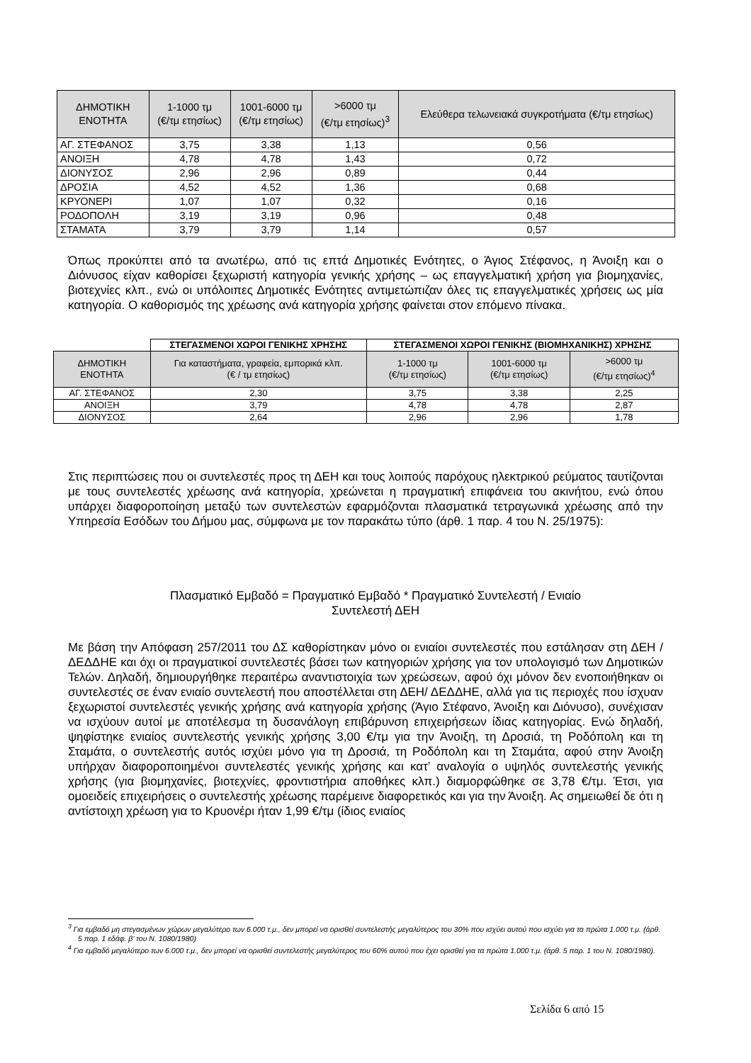| ΔΗΜΟΤΙΚΗ ΕΝΟΤΗΤΑ | 1-1000 τμ (€/τμ ετησίως) | 1001-6000 τμ (€/τμ ετησίως) | >6000 τμ (€/τμ ετησίως)<sup>3</sup> | Ελεύθερα τελωνειακά συγκροτήματα (€/τμ ετησίως) |
| --- | --- | --- | --- | --- |
| ΑΓ. ΣΤΕΦΑΝΟΣ | 3,75 | 3,38 | 1,13 | 0,56 |
| ΑΝΟΙΞΗ | 4,78 | 4,78 | 1,43 | 0,72 |
| ΔΙΟΝΥΣΟΣ | 2,96 | 2,96 | 0,89 | 0,44 |
| ΔΡΟΣΙΑ | 4,52 | 4,52 | 1,36 | 0,68 |
| ΚΡΥΟΝΕΡΙ | 1,07 | 1,07 | 0,32 | 0,16 |
| ΡΟΔΟΠΟΛΗ | 3,19 | 3,19 | 0,96 | 0,48 |
| ΣΤΑΜΑΤΑ | 3,79 | 3,79 | 1,14 | 0,57 |
Όπως προκύπτει από τα ανωτέρω, από τις επτά Δημοτικές Ενότητες, ο Άγιος Στέφανος, η Άνοιξη και ο Διόνυσος είχαν καθορίσει ξεχωριστή κατηγορία γενικής χρήσης – ως επαγγελματική χρήση για βιομηχανίες, βιοτεχνίες κλπ., ενώ οι υπόλοιπες Δημοτικές Ενότητες αντιμετώπιζαν όλες τις επαγγελματικές χρήσεις ως μία κατηγορία. Ο καθορισμός της χρέωσης ανά κατηγορία χρήσης φαίνεται στον επόμενο πίνακα.
| | ΣΤΕΓΑΣΜΕΝΟΙ ΧΩΡΟΙ ΓΕΝΙΚΗΣ ΧΡΗΣΗΣ | ΣΤΕΓΑΣΜΕΝΟΙ ΧΩΡΟΙ ΓΕΝΙΚΗΣ (ΒΙΟΜΗΧΑΝΙΚΗΣ) ΧΡΗΣΗΣ | | |
| ΔΗΜΟΤΙΚΗ ΕΝΟΤΗΤΑ | Για καταστήματα, γραφεία, εμπορικά κλπ. (€ / τμ ετησίως) | 1-1000 τμ (€/τμ ετησίως) | 1001-6000 τμ (€/τμ ετησίως) | >6000 τμ (€/τμ ετησίως)<sup>4</sup> |
| ΑΓ. ΣΤΕΦΑΝΟΣ | 2,30 | 3,75 | 3,38 | 2,25 |
| ΑΝΟΙΞΗ | 3,79 | 4,78 | 4,78 | 2,87 |
| ΔΙΟΝΥΣΟΣ | 2,64 | 2,96 | 2,96 | 1,78 |
Στις περιπτώσεις που οι συντελεστές προς τη ΔΕΗ και τους λοιπούς παρόχους ηλεκτρικού ρεύματος ταυτίζονται με τους συντελεστές χρέωσης ανά κατηγορία, χρεώνεται η πραγματική επιφάνεια του ακινήτου, ενώ όπου υπάρχει διαφοροποίηση μεταξύ των συντελεστών εφαρμόζονται πλασματικά τετραγωνικά χρέωσης από την Υπηρεσία Εσόδων του Δήμου μας, σύμφωνα με τον παρακάτω τύπο (άρθ. 1 παρ. 4 του Ν. 25/1975):
Πλασματικό Εμβαδό = Πραγματικό Εμβαδό * Πραγματικό Συντελεστή / Ενιαίο Συντελεστή ΔΕΗ
Με βάση την Απόφαση 257/2011 του ΔΣ καθορίστηκαν μόνο οι ενιαίοι συντελεστές που εστάλησαν στη ΔΕΗ / ΔΕΔΔΗΕ και όχι οι πραγματικοί συντελεστές βάσει των κατηγοριών χρήσης για τον υπολογισμό των Δημοτικών Τελών. Δηλαδή, δημιουργήθηκε περαιτέρω αναντιστοιχία των χρεώσεων, αφού όχι μόνον δεν ενοποιήθηκαν οι συντελεστές σε έναν ενιαίο συντελεστή που αποστέλλεται στη ΔΕΗ/ ΔΕΔΔΗΕ, αλλά για τις περιοχές που ίσχυαν ξεχωριστοί συντελεστές γενικής χρήσης ανά κατηγορία χρήσης (Άγιο Στέφανο, Άνοιξη και Διόνυσο), συνέχισαν να ισχύουν αυτοί με αποτέλεσμα τη δυσανάλογη επιβάρυνση επιχειρήσεων ίδιας κατηγορίας. Ενώ δηλαδή, ψηφίστηκε ενιαίος συντελεστής γενικής χρήσης 3,00 €/τμ για την Άνοιξη, τη Δροσιά, τη Ροδόπολη και τη Σταμάτα, ο συντελεστής αυτός ισχύει μόνο για τη Δροσιά, τη Ροδόπολη και τη Σταμάτα, αφού στην Άνοιξη υπήρχαν διαφοροποιημένοι συντελεστές γενικής χρήσης και κατ’ αναλογία ο υψηλός συντελεστής γενικής χρήσης (για βιομηχανίες, βιοτεχνίες, φροντιστήρια αποθήκες κλπ.) διαμορφώθηκε σε 3,78 €/τμ. Έτσι, για ομοειδείς επιχειρήσεις ο συντελεστής χρέωσης παρέμεινε διαφορετικός και για την Άνοιξη. Ας σημειωθεί δε ότι η αντίστοιχη χρέωση για το Κρυονέρι ήταν 1,99 €/τμ (ίδιος ενιαίος
<sup>3</sup> Για εμβαδό μη στεγασμένων χώρων μεγαλύτερο των 6.000 τ.μ., δεν μπορεί να ορισθεί συντελεστής μεγαλύτερος του 30% που ισχύει αυτού που ισχύει για τα πρώτα 1.000 τ.μ. (άρθ. 5 παρ. 1 εδάφ. β’ του Ν. 1080/1980)
<sup>4</sup> Για εμβαδό μεγαλύτερο των 6.000 τ.μ., δεν μπορεί να ορισθεί συντελεστής μεγαλύτερος του 60% αυτού που έχει ορισθεί για τα πρώτα 1.000 τ.μ. (άρθ. 5 παρ. 1 του Ν. 1080/1980).
Σελίδα 6 από 15